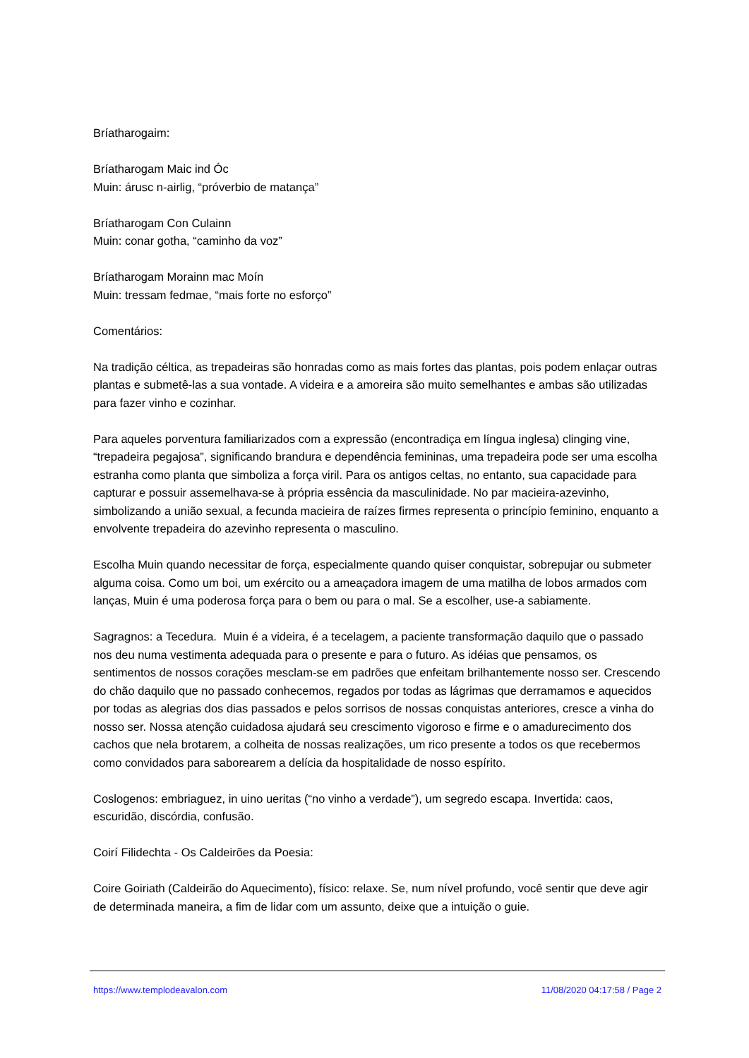Bríatharogaim:
Bríatharogam Maic ind Óc
Muin: árusc n-airlig, “próverbio de matança”
Bríatharogam Con Culainn
Muin: conar gotha, “caminho da voz”
Bríatharogam Morainn mac Moín
Muin: tressam fedmae, “mais forte no esforço”
Comentários:
Na tradição céltica, as trepadeiras são honradas como as mais fortes das plantas, pois podem enlaçar outras plantas e submetê-las a sua vontade. A videira e a amoreira são muito semelhantes e ambas são utilizadas para fazer vinho e cozinhar.
Para aqueles porventura familiarizados com a expressão (encontradiça em língua inglesa) clinging vine, “trepadeira pegajosa”, significando brandura e dependência femininas, uma trepadeira pode ser uma escolha estranha como planta que simboliza a força viril. Para os antigos celtas, no entanto, sua capacidade para capturar e possuir assemelhava-se à própria essência da masculinidade. No par macieira-azevinho, simbolizando a união sexual, a fecunda macieira de raízes firmes representa o princípio feminino, enquanto a envolvente trepadeira do azevinho representa o masculino.
Escolha Muin quando necessitar de força, especialmente quando quiser conquistar, sobrepujar ou submeter alguma coisa. Como um boi, um exército ou a ameaçadora imagem de uma matilha de lobos armados com lanças, Muin é uma poderosa força para o bem ou para o mal. Se a escolher, use-a sabiamente.
Sagragnos: a Tecedura. Muin é a videira, é a tecelagem, a paciente transformação daquilo que o passado nos deu numa vestimenta adequada para o presente e para o futuro. As idéias que pensamos, os sentimentos de nossos corações mesclam-se em padrões que enfeitam brilhantemente nosso ser. Crescendo do chão daquilo que no passado conhecemos, regados por todas as lágrimas que derramamos e aquecidos por todas as alegrias dos dias passados e pelos sorrisos de nossas conquistas anteriores, cresce a vinha do nosso ser. Nossa atenção cuidadosa ajudará seu crescimento vigoroso e firme e o amadurecimento dos cachos que nela brotarem, a colheita de nossas realizações, um rico presente a todos os que recebermos como convidados para saborearem a delícia da hospitalidade de nosso espírito.
Coslogenos: embriaguez, in uino ueritas (“no vinho a verdade”), um segredo escapa. Invertida: caos, escuridão, discórdia, confusão.
Coirí Filidechta - Os Caldeirões da Poesia:
Coire Goiriath (Caldeirão do Aquecimento), físico: relaxe. Se, num nível profundo, você sentir que deve agir de determinada maneira, a fim de lidar com um assunto, deixe que a intuição o guie.
https://www.templodeavalon.com 11/08/2020 04:17:58 / Page 2